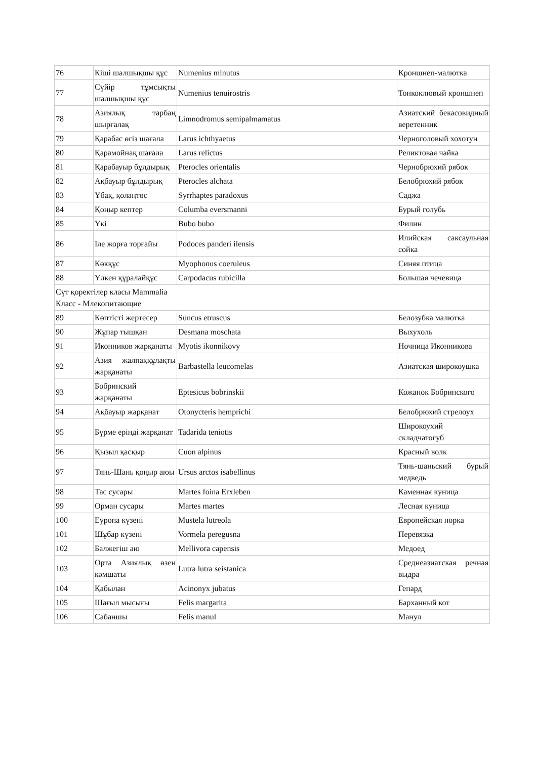| 76 | Кіші шалшықшы құс | Numenius minutus | Кроншнеп-малютка |
| 77 | Сүйір тұмсықты шалшықшы құс | Numenius tenuirostris | Тонкоклювый кроншнеп |
| 78 | Азиялық тарбаң шырғалақ | Limnodromus semipalmamatus | Азиатский бекасовидный веретенник |
| 79 | Қарабас өгіз шағала | Larus ichthyaetus | Черноголовый хохотун |
| 80 | Қарамойнақ шағала | Larus relictus | Реликтовая чайка |
| 81 | Қарабауыр бұлдырық | Pterocles orientalis | Чернобрюхий рябок |
| 82 | Ақбауыр бұлдырық | Pterocles alchata | Белобрюхий рябок |
| 83 | Ұбақ, қолаңтөс | Syrrhaptes paradoxus | Саджа |
| 84 | Қоңыр кептер | Columba eversmanni | Бурый голубь |
| 85 | Үкі | Bubo bubo | Филин |
| 86 | Іле жорға торғайы | Podoces panderi ilensis | Илийская саксаульная сойка |
| 87 | Көкқұс | Myophonus coeruleus | Синяя птица |
| 88 | Үлкен құралайқұс | Carpodacus rubicilla | Большая чечевица |
| Сүт қоректілер класы Mammalia Класс - Млекопитающие | | | |
| 89 | Көптісті жертесер | Suncus etruscus | Белозубка малютка |
| 90 | Жұпар тышқан | Desmana moschata | Выхухоль |
| 91 | Иконников жарқанаты | Myotis ikonnikovy | Ночница Иконникова |
| 92 | Азия жалпаққұлақты жарқанаты | Barbastella leucomelas | Азиатская широкоушка |
| 93 | Бобринский жарқанаты | Eptesicus bobrinskii | Кожанок Бобринского |
| 94 | Ақбауыр жарқанат | Otonycteris hemprichi | Белобрюхий стрелоух |
| 95 | Бүрме ерінді жарқанат | Tadarida teniotis | Широкоухий складчатогуб |
| 96 | Қызыл қасқыр | Cuon alpinus | Красный волк |
| 97 | Тянь-Шань қоңыр аюы | Ursus arctos isabellinus | Тянь-шаньский бурый медведь |
| 98 | Тас сусары | Martes foina Erxleben | Каменная куница |
| 99 | Орман сусары | Martes martes | Лесная куница |
| 100 | Еуропа күзені | Mustela lutreola | Европейская норка |
| 101 | Шұбар күзені | Vormela peregusna | Перевязка |
| 102 | Балжегіш аю | Mellivora capensis | Медоед |
| 103 | Орта Азиялық өзен кәмшаты | Lutra lutra seistanica | Среднеазиатская речная выдра |
| 104 | Қабылан | Acinonyx jubatus | Гепард |
| 105 | Шағыл мысығы | Felis margarita | Барханный кот |
| 106 | Сабаншы | Felis manul | Манул |